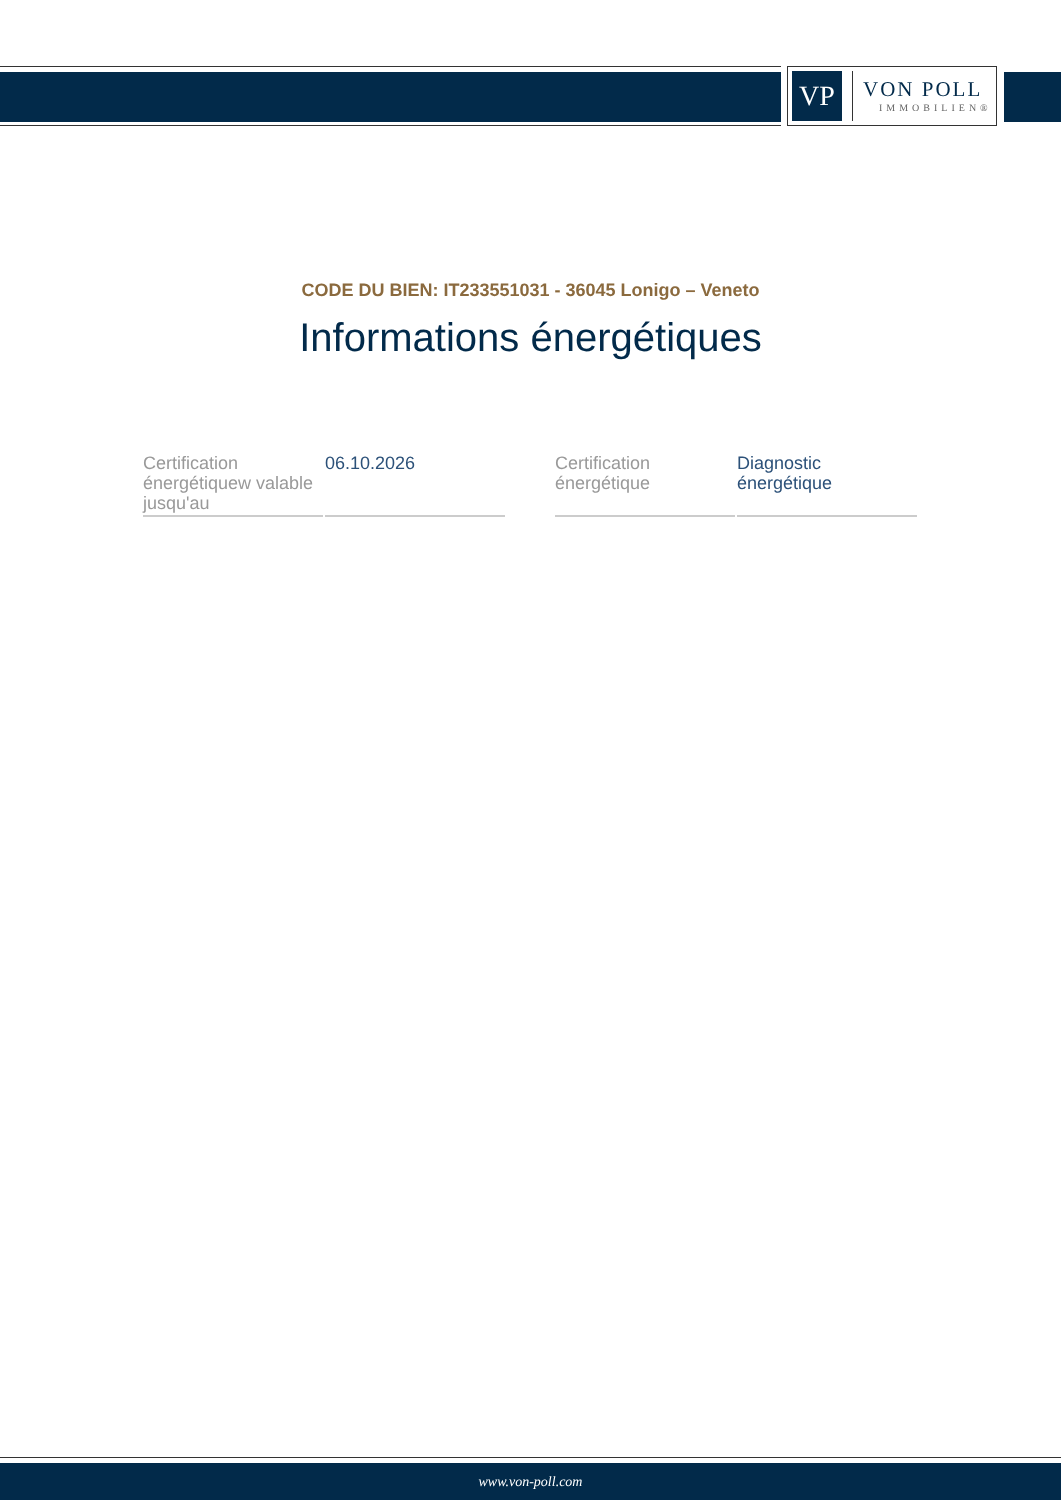VP
VON POLL
IMMOBILIEN®
CODE DU BIEN: IT233551031 - 36045 Lonigo – Veneto
Informations énergétiques
| Certification énergétiquew valable jusqu'au | 06.10.2026 |
| Certification énergétique | Diagnostic énergétique |
www.von-poll.com